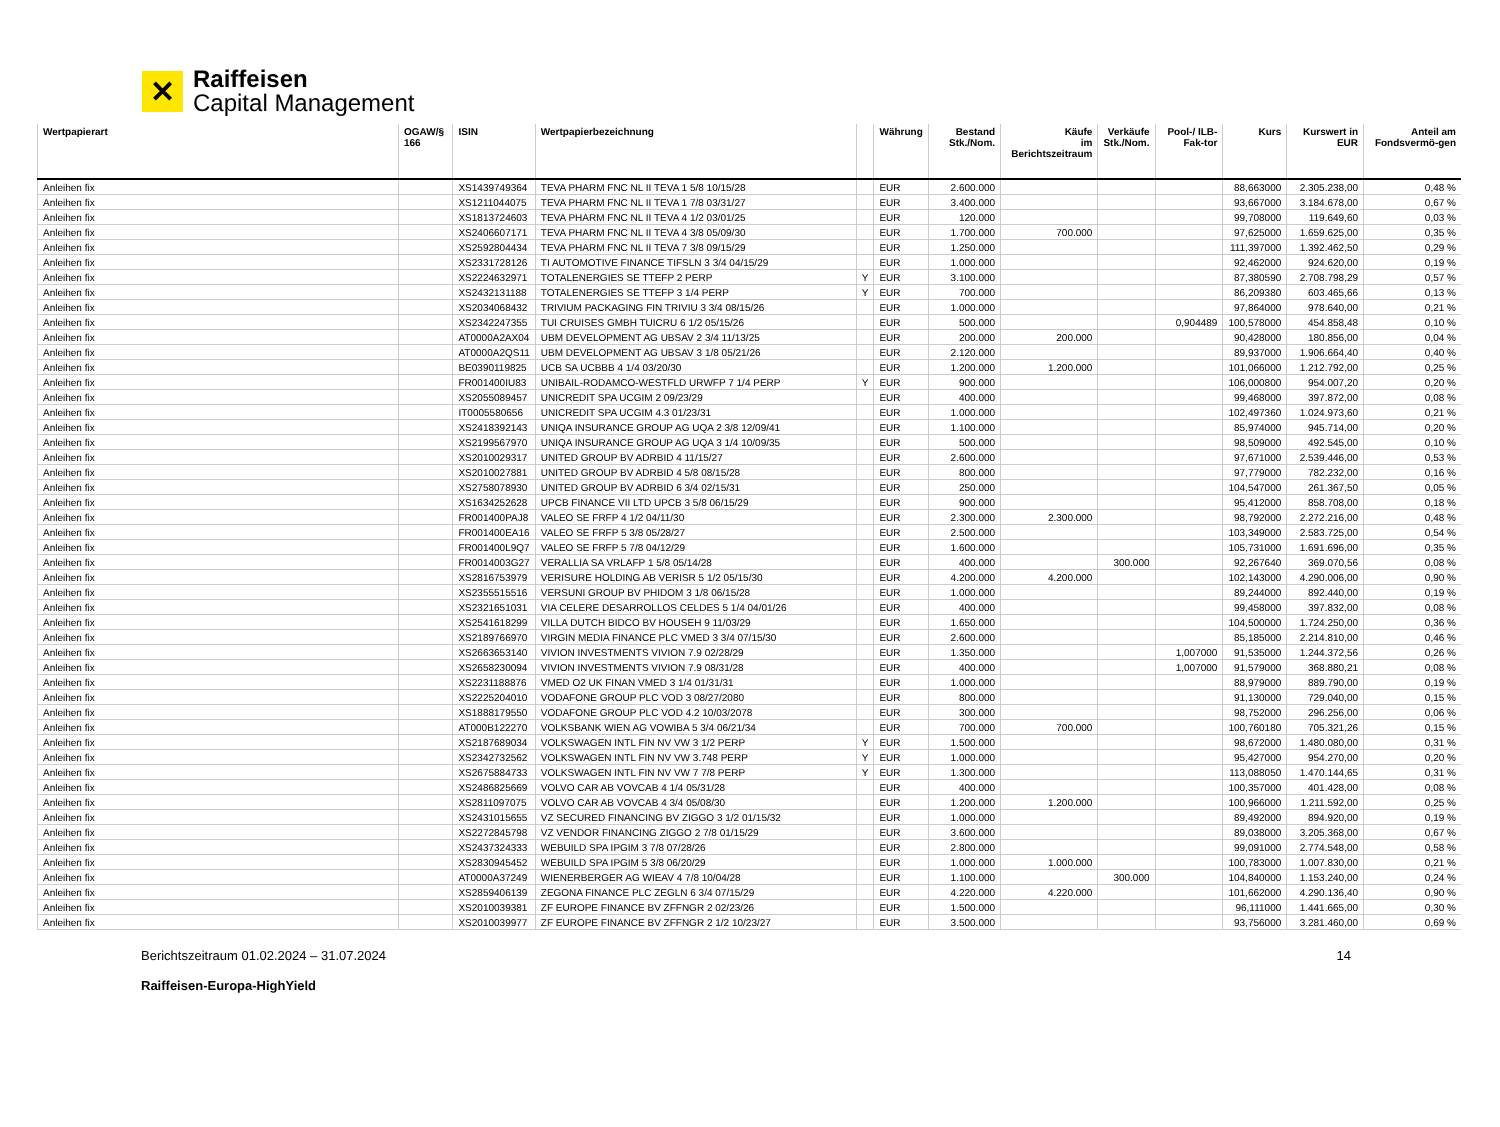✕
Raiffeisen
Capital Management
| Wertpapierart | OGAW/§ 166 | ISIN | Wertpapierbezeichnung | | Währung | Bestand Stk./Nom. | Käufe im Berichtszeitraum | Verkäufe Stk./Nom. | Pool-/ ILB-Fak-tor | Kurs | Kurswert in EUR | Anteil am Fondsvermö-gen |
| --- | --- | --- | --- | --- | --- | --- | --- | --- | --- | --- | --- | --- |
| Anleihen fix | | XS1439749364 | TEVA PHARM FNC NL II TEVA 1 5/8 10/15/28 | | EUR | 2.600.000 | | | | 88,663000 | 2.305.238,00 | 0,48 % |
| Anleihen fix | | XS1211044075 | TEVA PHARM FNC NL II TEVA 1 7/8 03/31/27 | | EUR | 3.400.000 | | | | 93,667000 | 3.184.678,00 | 0,67 % |
| Anleihen fix | | XS1813724603 | TEVA PHARM FNC NL II TEVA 4 1/2 03/01/25 | | EUR | 120.000 | | | | 99,708000 | 119.649,60 | 0,03 % |
| Anleihen fix | | XS2406607171 | TEVA PHARM FNC NL II TEVA 4 3/8 05/09/30 | | EUR | 1.700.000 | 700.000 | | | 97,625000 | 1.659.625,00 | 0,35 % |
| Anleihen fix | | XS2592804434 | TEVA PHARM FNC NL II TEVA 7 3/8 09/15/29 | | EUR | 1.250.000 | | | | 111,397000 | 1.392.462,50 | 0,29 % |
| Anleihen fix | | XS2331728126 | TI AUTOMOTIVE FINANCE TIFSLN 3 3/4 04/15/29 | | EUR | 1.000.000 | | | | 92,462000 | 924.620,00 | 0,19 % |
| Anleihen fix | | XS2224632971 | TOTALENERGIES SE TTEFP 2 PERP | Y | EUR | 3.100.000 | | | | 87,380590 | 2.708.798,29 | 0,57 % |
| Anleihen fix | | XS2432131188 | TOTALENERGIES SE TTEFP 3 1/4 PERP | Y | EUR | 700.000 | | | | 86,209380 | 603.465,66 | 0,13 % |
| Anleihen fix | | XS2034068432 | TRIVIUM PACKAGING FIN TRIVIU 3 3/4 08/15/26 | | EUR | 1.000.000 | | | | 97,864000 | 978.640,00 | 0,21 % |
| Anleihen fix | | XS2342247355 | TUI CRUISES GMBH TUICRU 6 1/2 05/15/26 | | EUR | 500.000 | | | 0,904489 | 100,578000 | 454.858,48 | 0,10 % |
| Anleihen fix | | AT0000A2AX04 | UBM DEVELOPMENT AG UBSAV 2 3/4 11/13/25 | | EUR | 200.000 | 200.000 | | | 90,428000 | 180.856,00 | 0,04 % |
| Anleihen fix | | AT0000A2QS11 | UBM DEVELOPMENT AG UBSAV 3 1/8 05/21/26 | | EUR | 2.120.000 | | | | 89,937000 | 1.906.664,40 | 0,40 % |
| Anleihen fix | | BE0390119825 | UCB SA UCBBB 4 1/4 03/20/30 | | EUR | 1.200.000 | 1.200.000 | | | 101,066000 | 1.212.792,00 | 0,25 % |
| Anleihen fix | | FR001400IU83 | UNIBAIL-RODAMCO-WESTFLD URWFP 7 1/4 PERP | Y | EUR | 900.000 | | | | 106,000800 | 954.007,20 | 0,20 % |
| Anleihen fix | | XS2055089457 | UNICREDIT SPA UCGIM 2 09/23/29 | | EUR | 400.000 | | | | 99,468000 | 397.872,00 | 0,08 % |
| Anleihen fix | | IT0005580656 | UNICREDIT SPA UCGIM 4.3 01/23/31 | | EUR | 1.000.000 | | | | 102,497360 | 1.024.973,60 | 0,21 % |
| Anleihen fix | | XS2418392143 | UNIQA INSURANCE GROUP AG UQA 2 3/8 12/09/41 | | EUR | 1.100.000 | | | | 85,974000 | 945.714,00 | 0,20 % |
| Anleihen fix | | XS2199567970 | UNIQA INSURANCE GROUP AG UQA 3 1/4 10/09/35 | | EUR | 500.000 | | | | 98,509000 | 492.545,00 | 0,10 % |
| Anleihen fix | | XS2010029317 | UNITED GROUP BV ADRBID 4 11/15/27 | | EUR | 2.600.000 | | | | 97,671000 | 2.539.446,00 | 0,53 % |
| Anleihen fix | | XS2010027881 | UNITED GROUP BV ADRBID 4 5/8 08/15/28 | | EUR | 800.000 | | | | 97,779000 | 782.232,00 | 0,16 % |
| Anleihen fix | | XS2758078930 | UNITED GROUP BV ADRBID 6 3/4 02/15/31 | | EUR | 250.000 | | | | 104,547000 | 261.367,50 | 0,05 % |
| Anleihen fix | | XS1634252628 | UPCB FINANCE VII LTD UPCB 3 5/8 06/15/29 | | EUR | 900.000 | | | | 95,412000 | 858.708,00 | 0,18 % |
| Anleihen fix | | FR001400PAJ8 | VALEO SE FRFP 4 1/2 04/11/30 | | EUR | 2.300.000 | 2.300.000 | | | 98,792000 | 2.272.216,00 | 0,48 % |
| Anleihen fix | | FR001400EA16 | VALEO SE FRFP 5 3/8 05/28/27 | | EUR | 2.500.000 | | | | 103,349000 | 2.583.725,00 | 0,54 % |
| Anleihen fix | | FR001400L9Q7 | VALEO SE FRFP 5 7/8 04/12/29 | | EUR | 1.600.000 | | | | 105,731000 | 1.691.696,00 | 0,35 % |
| Anleihen fix | | FR0014003G27 | VERALLIA SA VRLAFP 1 5/8 05/14/28 | | EUR | 400.000 | | 300.000 | | 92,267640 | 369.070,56 | 0,08 % |
| Anleihen fix | | XS2816753979 | VERISURE HOLDING AB VERISR 5 1/2 05/15/30 | | EUR | 4.200.000 | 4.200.000 | | | 102,143000 | 4.290.006,00 | 0,90 % |
| Anleihen fix | | XS2355515516 | VERSUNI GROUP BV PHIDOM 3 1/8 06/15/28 | | EUR | 1.000.000 | | | | 89,244000 | 892.440,00 | 0,19 % |
| Anleihen fix | | XS2321651031 | VIA CELERE DESARROLLOS CELDES 5 1/4 04/01/26 | | EUR | 400.000 | | | | 99,458000 | 397.832,00 | 0,08 % |
| Anleihen fix | | XS2541618299 | VILLA DUTCH BIDCO BV HOUSEH 9 11/03/29 | | EUR | 1.650.000 | | | | 104,500000 | 1.724.250,00 | 0,36 % |
| Anleihen fix | | XS2189766970 | VIRGIN MEDIA FINANCE PLC VMED 3 3/4 07/15/30 | | EUR | 2.600.000 | | | | 85,185000 | 2.214.810,00 | 0,46 % |
| Anleihen fix | | XS2663653140 | VIVION INVESTMENTS VIVION 7.9 02/28/29 | | EUR | 1.350.000 | | | 1,007000 | 91,535000 | 1.244.372,56 | 0,26 % |
| Anleihen fix | | XS2658230094 | VIVION INVESTMENTS VIVION 7.9 08/31/28 | | EUR | 400.000 | | | 1,007000 | 91,579000 | 368.880,21 | 0,08 % |
| Anleihen fix | | XS2231188876 | VMED O2 UK FINAN VMED 3 1/4 01/31/31 | | EUR | 1.000.000 | | | | 88,979000 | 889.790,00 | 0,19 % |
| Anleihen fix | | XS2225204010 | VODAFONE GROUP PLC VOD 3 08/27/2080 | | EUR | 800.000 | | | | 91,130000 | 729.040,00 | 0,15 % |
| Anleihen fix | | XS1888179550 | VODAFONE GROUP PLC VOD 4.2 10/03/2078 | | EUR | 300.000 | | | | 98,752000 | 296.256,00 | 0,06 % |
| Anleihen fix | | AT000B122270 | VOLKSBANK WIEN AG VOWIBA 5 3/4 06/21/34 | | EUR | 700.000 | 700.000 | | | 100,760180 | 705.321,26 | 0,15 % |
| Anleihen fix | | XS2187689034 | VOLKSWAGEN INTL FIN NV VW 3 1/2 PERP | Y | EUR | 1.500.000 | | | | 98,672000 | 1.480.080,00 | 0,31 % |
| Anleihen fix | | XS2342732562 | VOLKSWAGEN INTL FIN NV VW 3.748 PERP | Y | EUR | 1.000.000 | | | | 95,427000 | 954.270,00 | 0,20 % |
| Anleihen fix | | XS2675884733 | VOLKSWAGEN INTL FIN NV VW 7 7/8 PERP | Y | EUR | 1.300.000 | | | | 113,088050 | 1.470.144,65 | 0,31 % |
| Anleihen fix | | XS2486825669 | VOLVO CAR AB VOVCAB 4 1/4 05/31/28 | | EUR | 400.000 | | | | 100,357000 | 401.428,00 | 0,08 % |
| Anleihen fix | | XS2811097075 | VOLVO CAR AB VOVCAB 4 3/4 05/08/30 | | EUR | 1.200.000 | 1.200.000 | | | 100,966000 | 1.211.592,00 | 0,25 % |
| Anleihen fix | | XS2431015655 | VZ SECURED FINANCING BV ZIGGO 3 1/2 01/15/32 | | EUR | 1.000.000 | | | | 89,492000 | 894.920,00 | 0,19 % |
| Anleihen fix | | XS2272845798 | VZ VENDOR FINANCING ZIGGO 2 7/8 01/15/29 | | EUR | 3.600.000 | | | | 89,038000 | 3.205.368,00 | 0,67 % |
| Anleihen fix | | XS2437324333 | WEBUILD SPA IPGIM 3 7/8 07/28/26 | | EUR | 2.800.000 | | | | 99,091000 | 2.774.548,00 | 0,58 % |
| Anleihen fix | | XS2830945452 | WEBUILD SPA IPGIM 5 3/8 06/20/29 | | EUR | 1.000.000 | 1.000.000 | | | 100,783000 | 1.007.830,00 | 0,21 % |
| Anleihen fix | | AT0000A37249 | WIENERBERGER AG WIEAV 4 7/8 10/04/28 | | EUR | 1.100.000 | | 300.000 | | 104,840000 | 1.153.240,00 | 0,24 % |
| Anleihen fix | | XS2859406139 | ZEGONA FINANCE PLC ZEGLN 6 3/4 07/15/29 | | EUR | 4.220.000 | 4.220.000 | | | 101,662000 | 4.290.136,40 | 0,90 % |
| Anleihen fix | | XS2010039381 | ZF EUROPE FINANCE BV ZFFNGR 2 02/23/26 | | EUR | 1.500.000 | | | | 96,111000 | 1.441.665,00 | 0,30 % |
| Anleihen fix | | XS2010039977 | ZF EUROPE FINANCE BV ZFFNGR 2 1/2 10/23/27 | | EUR | 3.500.000 | | | | 93,756000 | 3.281.460,00 | 0,69 % |
Berichtszeitraum 01.02.2024 – 31.07.2024
Raiffeisen-Europa-HighYield
14